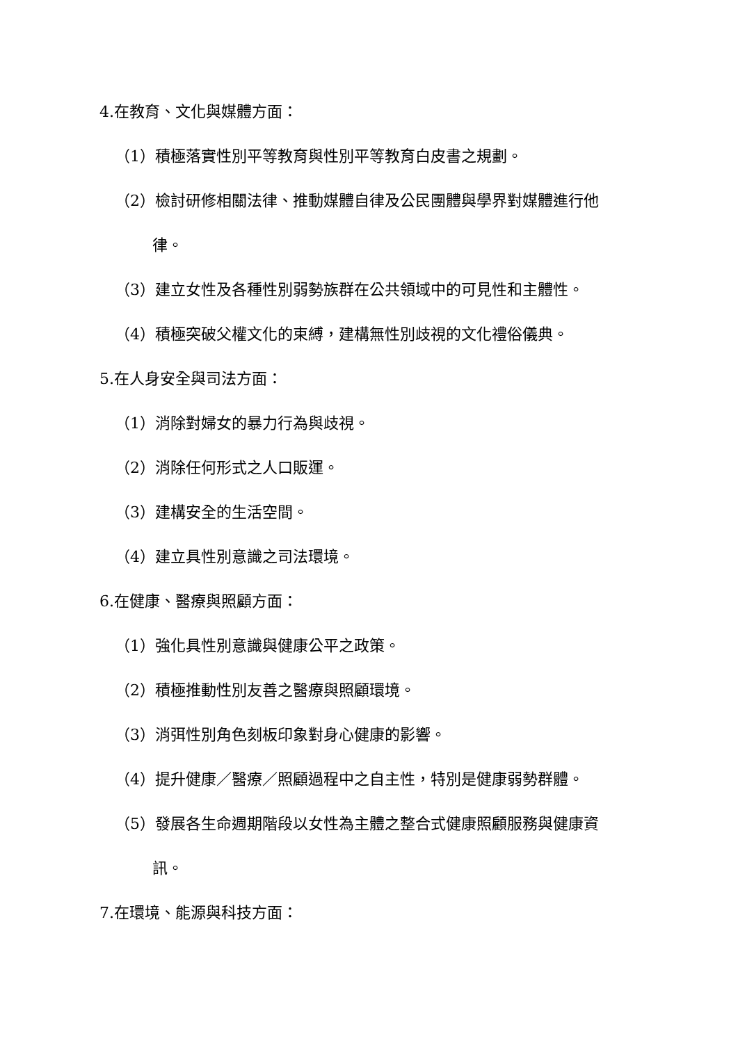4.在教育、文化與媒體方面：
（1）積極落實性別平等教育與性別平等教育白皮書之規劃。
（2）檢討研修相關法律、推動媒體自律及公民團體與學界對媒體進行他
律。
（3）建立女性及各種性別弱勢族群在公共領域中的可見性和主體性。
（4）積極突破父權文化的束縛，建構無性別歧視的文化禮俗儀典。
5.在人身安全與司法方面：
（1）消除對婦女的暴力行為與歧視。
（2）消除任何形式之人口販運。
（3）建構安全的生活空間。
（4）建立具性別意識之司法環境。
6.在健康、醫療與照顧方面：
（1）強化具性別意識與健康公平之政策。
（2）積極推動性別友善之醫療與照顧環境。
（3）消弭性別角色刻板印象對身心健康的影響。
（4）提升健康／醫療／照顧過程中之自主性，特別是健康弱勢群體。
（5）發展各生命週期階段以女性為主體之整合式健康照顧服務與健康資
訊。
7.在環境、能源與科技方面：